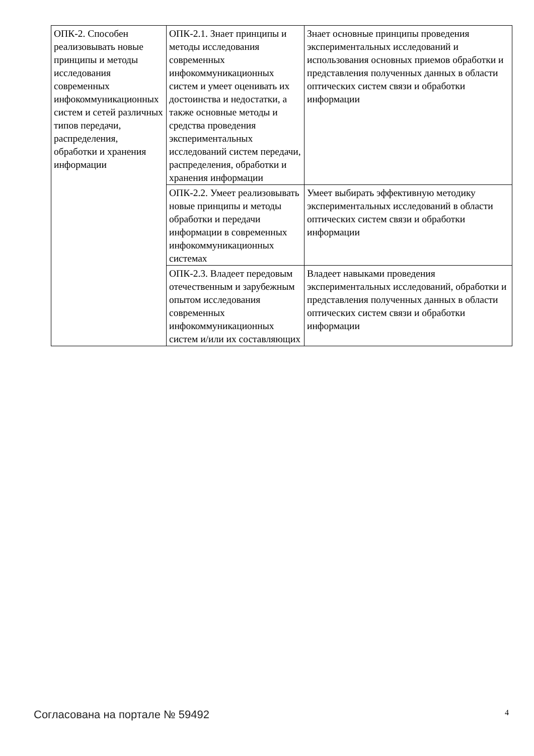| ОПК-2. Способен реализовывать новые принципы и методы исследования современных инфокоммуникационных систем и сетей различных типов передачи, распределения, обработки и хранения информации | ОПК-2.1. Знает принципы и методы исследования современных инфокоммуникационных систем и умеет оценивать их достоинства и недостатки, а также основные методы и средства проведения экспериментальных исследований систем передачи, распределения, обработки и хранения информации | Знает основные принципы проведения экспериментальных исследований и использования основных приемов обработки и представления полученных данных в области оптических систем связи и обработки информации |
| | ОПК-2.2. Умеет реализовывать новые принципы и методы обработки и передачи информации в современных инфокоммуникационных системах | Умеет выбирать эффективную методику экспериментальных исследований в области оптических систем связи и обработки информации |
| | ОПК-2.3. Владеет передовым отечественным и зарубежным опытом исследования современных инфокоммуникационных систем и/или их составляющих | Владеет навыками проведения экспериментальных исследований, обработки и представления полученных данных в области оптических систем связи и обработки информации |
Согласована на портале № 59492 4